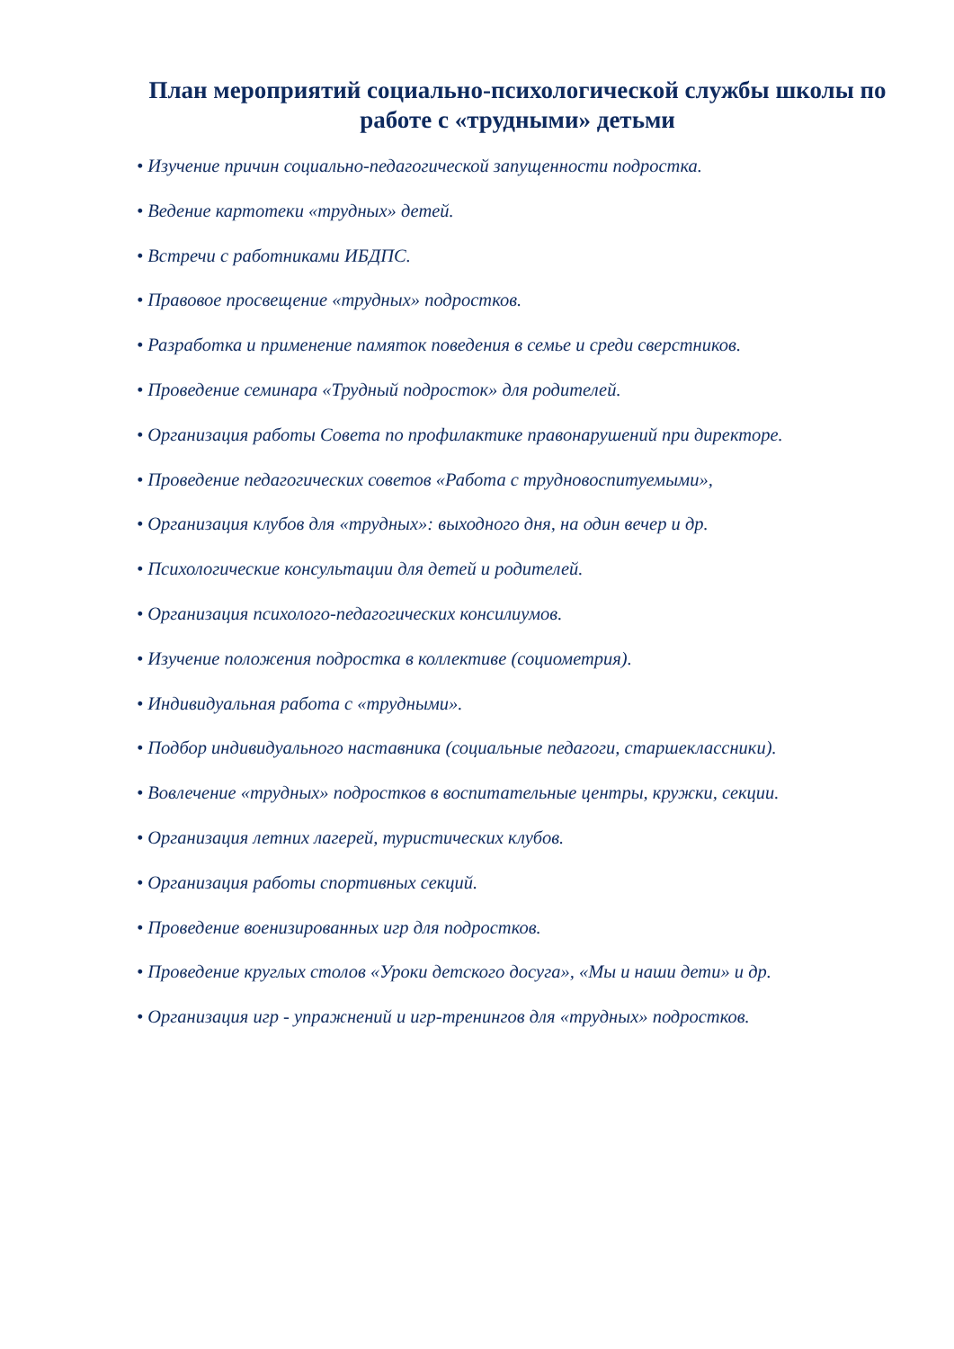План мероприятий социально-психологической службы школы по работе с «трудными» детьми
• Изучение причин социально-педагогической запущенности подростка.
• Ведение картотеки «трудных» детей.
• Встречи с работниками ИБДПС.
• Правовое просвещение «трудных» подростков.
• Разработка и применение памяток поведения в семье и среди сверстников.
• Проведение семинара «Трудный подросток» для родителей.
• Организация работы Совета по профилактике правонарушений при директоре.
• Проведение педагогических советов «Работа с трудновоспитуемыми»,
• Организация клубов для «трудных»: выходного дня, на один вечер и др.
• Психологические консультации для детей и родителей.
• Организация психолого-педагогических консилиумов.
• Изучение положения подростка в коллективе (социометрия).
• Индивидуальная работа с «трудными».
• Подбор индивидуального наставника (социальные педагоги, старшеклассники).
• Вовлечение «трудных» подростков в воспитательные центры, кружки, секции.
• Организация летних лагерей, туристических клубов.
• Организация работы спортивных секций.
• Проведение военизированных игр для подростков.
• Проведение круглых столов «Уроки детского досуга», «Мы и наши дети» и др.
• Организация игр - упражнений и игр-тренингов для «трудных» подростков.